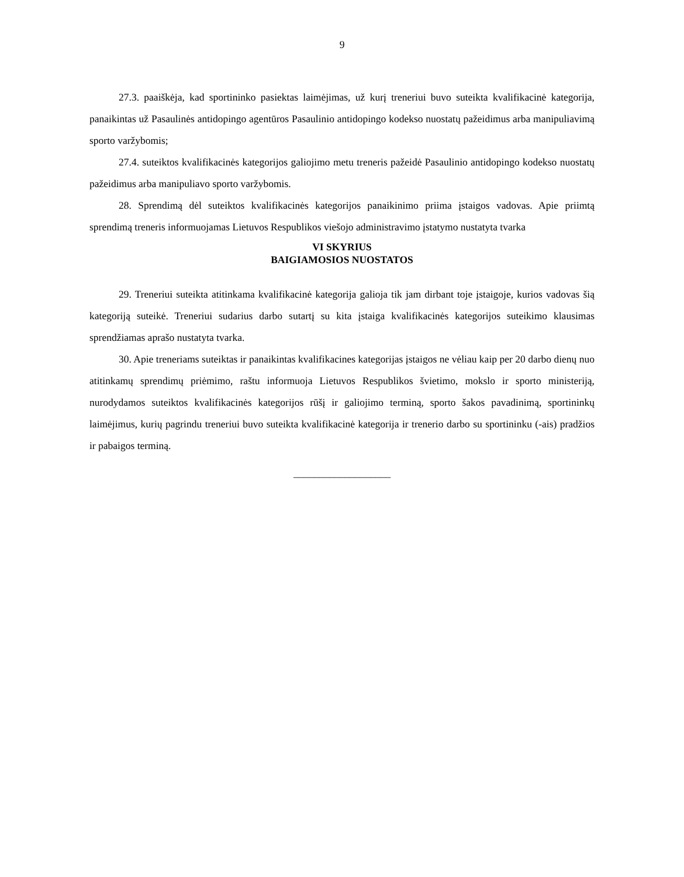9
27.3. paaiškėja, kad sportininko pasiektas laimėjimas, už kurį treneriui buvo suteikta kvalifikacinė kategorija, panaikintas už Pasaulinės antidopingo agentūros Pasaulinio antidopingo kodekso nuostatų pažeidimus arba manipuliavimą sporto varžybomis;
27.4. suteiktos kvalifikacinės kategorijos galiojimo metu treneris pažeidė Pasaulinio antidopingo kodekso nuostatų pažeidimus arba manipuliavo sporto varžybomis.
28. Sprendimą dėl suteiktos kvalifikacinės kategorijos panaikinimo priima įstaigos vadovas. Apie priimtą sprendimą treneris informuojamas Lietuvos Respublikos viešojo administravimo įstatymo nustatyta tvarka
VI SKYRIUS
BAIGIAMOSIOS NUOSTATOS
29. Treneriui suteikta atitinkama kvalifikacinė kategorija galioja tik jam dirbant toje įstaigoje, kurios vadovas šią kategoriją suteikė. Treneriui sudarius darbo sutartį su kita įstaiga kvalifikacinės kategorijos suteikimo klausimas sprendžiamas aprašo nustatyta tvarka.
30. Apie treneriams suteiktas ir panaikintas kvalifikacines kategorijas įstaigos ne vėliau kaip per 20 darbo dienų nuo atitinkamų sprendimų priėmimo, raštu informuoja Lietuvos Respublikos švietimo, mokslo ir sporto ministeriją, nurodydamos suteiktos kvalifikacinės kategorijos rūšį ir galiojimo terminą, sporto šakos pavadinimą, sportininkų laimėjimus, kurių pagrindu treneriui buvo suteikta kvalifikacinė kategorija ir trenerio darbo su sportininku (-ais) pradžios ir pabaigos terminą.
___________________